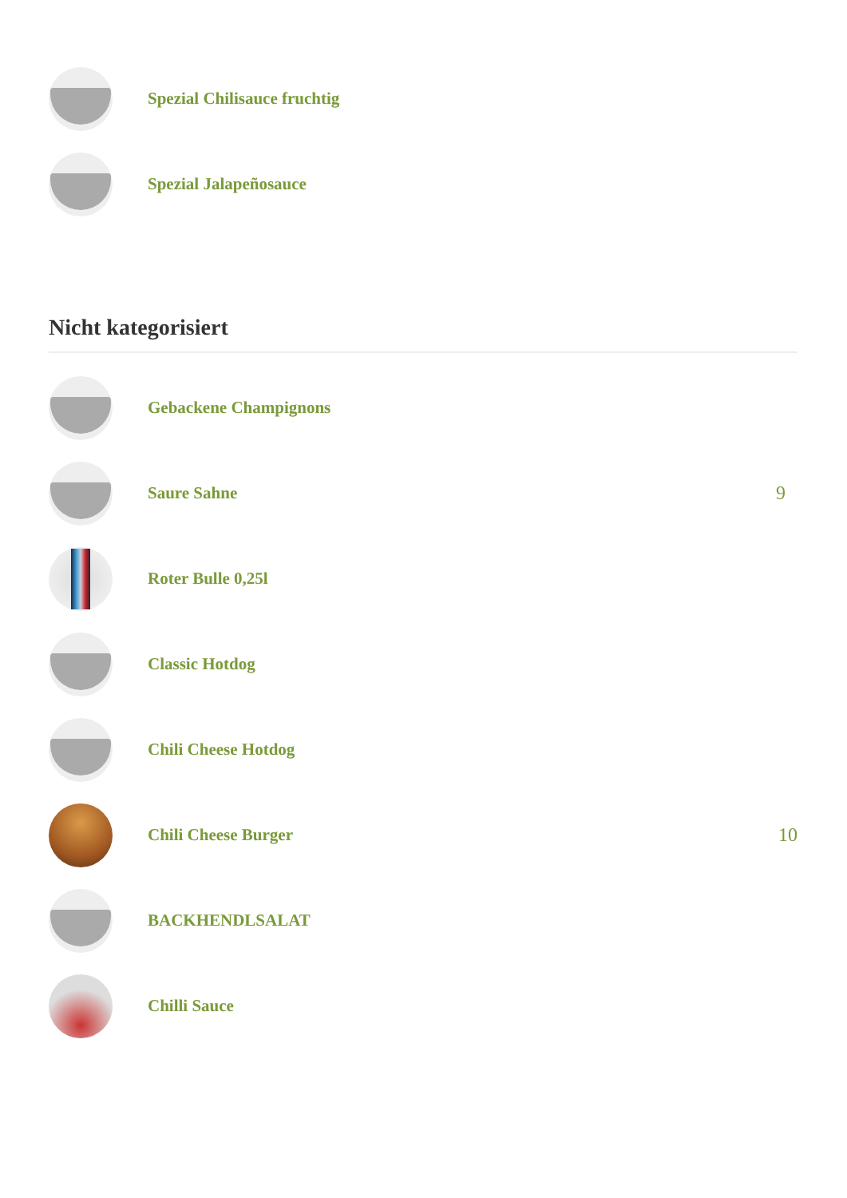Spezial Chilisauce fruchtig
Spezial Jalapeñosauce
Nicht kategorisiert
Gebackene Champignons
Saure Sahne 9
Roter Bulle 0,25l
Classic Hotdog
Chili Cheese Hotdog
Chili Cheese Burger 10
BACKHENDLSALAT
Chilli Sauce